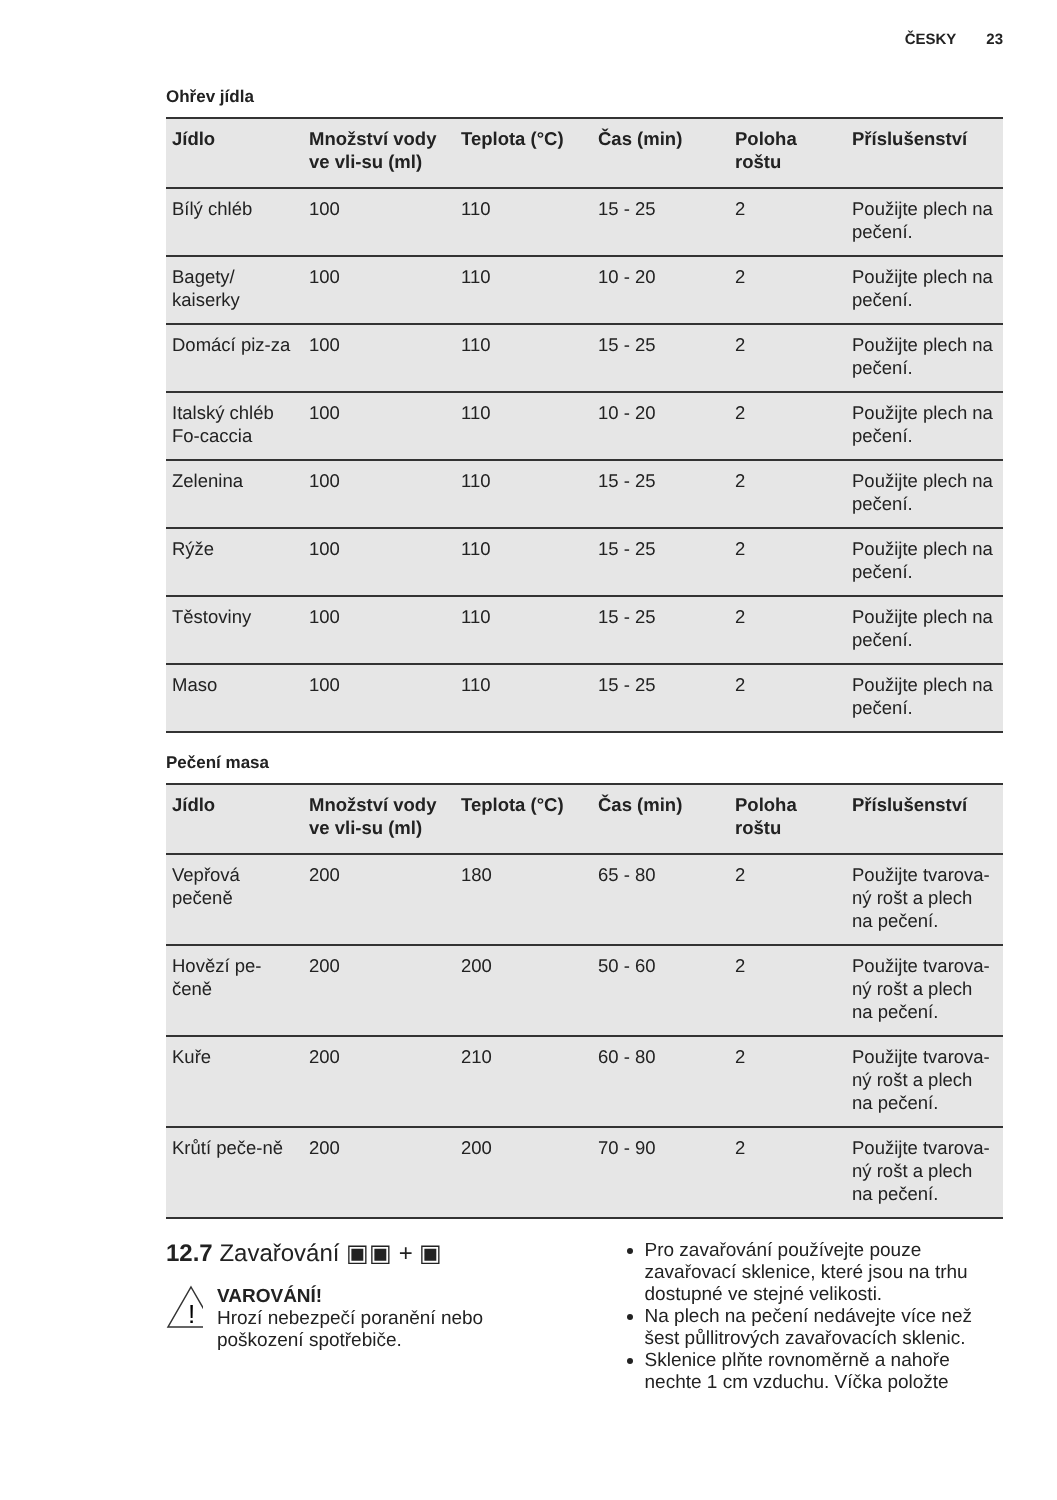ČESKY 23
Ohřev jídla
| Jídlo | Množství vody ve vli-su (ml) | Teplota (°C) | Čas (min) | Poloha roštu | Příslušenství |
| --- | --- | --- | --- | --- | --- |
| Bílý chléb | 100 | 110 | 15 - 25 | 2 | Použijte plech na pečení. |
| Bagety/ kaiserky | 100 | 110 | 10 - 20 | 2 | Použijte plech na pečení. |
| Domácí piz-za | 100 | 110 | 15 - 25 | 2 | Použijte plech na pečení. |
| Italský chléb Fo-caccia | 100 | 110 | 10 - 20 | 2 | Použijte plech na pečení. |
| Zelenina | 100 | 110 | 15 - 25 | 2 | Použijte plech na pečení. |
| Rýže | 100 | 110 | 15 - 25 | 2 | Použijte plech na pečení. |
| Těstoviny | 100 | 110 | 15 - 25 | 2 | Použijte plech na pečení. |
| Maso | 100 | 110 | 15 - 25 | 2 | Použijte plech na pečení. |
Pečení masa
| Jídlo | Množství vody ve vli-su (ml) | Teplota (°C) | Čas (min) | Poloha roštu | Příslušenství |
| --- | --- | --- | --- | --- | --- |
| Vepřová pečeně | 200 | 180 | 65 - 80 | 2 | Použijte tvarova-ný rošt a plech na pečení. |
| Hovězí pe-čeně | 200 | 200 | 50 - 60 | 2 | Použijte tvarova-ný rošt a plech na pečení. |
| Kuře | 200 | 210 | 60 - 80 | 2 | Použijte tvarova-ný rošt a plech na pečení. |
| Krůtí peče-ně | 200 | 200 | 70 - 90 | 2 | Použijte tvarova-ný rošt a plech na pečení. |
12.7 Zavařování ▣▣ + ▣
!
VAROVÁNÍ!
Hrozí nebezpečí poranění nebo poškození spotřebiče.
Pro zavařování používejte pouze zavařovací sklenice, které jsou na trhu dostupné ve stejné velikosti.
Na plech na pečení nedávejte více než šest půllitrových zavařovacích sklenic.
Sklenice plňte rovnoměrně a nahoře nechte 1 cm vzduchu. Víčka položte